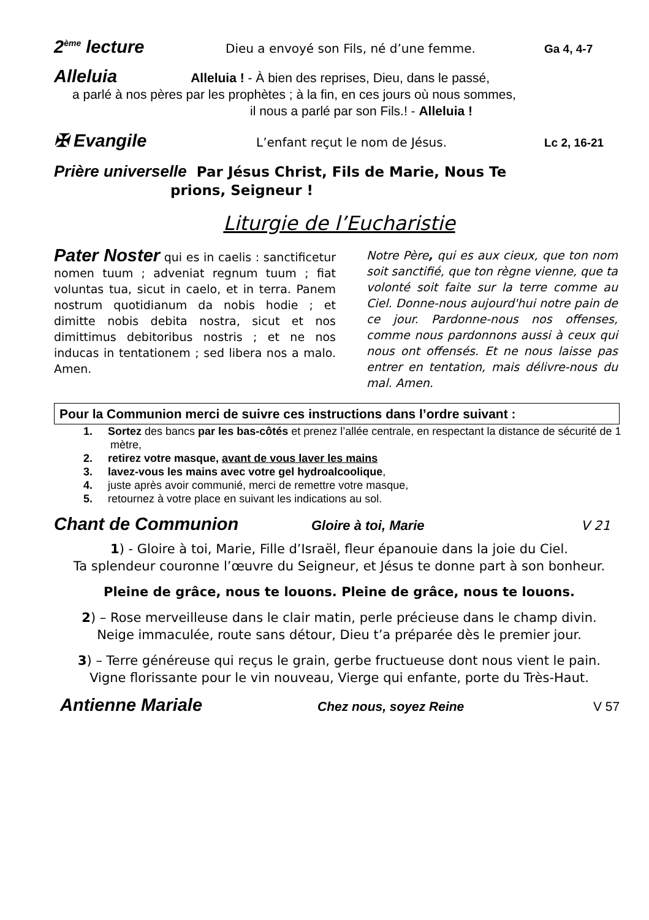2<sup>ème</sup> lecture Dieu a envoyé son Fils, né d’une femme. Ga 4, 4-7
Alleluia Alleluia ! - À bien des reprises, Dieu, dans le passé,
a parlé à nos pères par les prophètes ; à la fin, en ces jours où nous sommes,
il nous a parlé par son Fils.! - Alleluia !
✠ Evangile L’enfant reçut le nom de Jésus. Lc 2, 16-21
Prière universelle Par Jésus Christ, Fils de Marie, Nous Te
prions, Seigneur !
Liturgie de l’Eucharistie
Pater Noster qui es in caelis : sanctificetur nomen tuum ; adveniat regnum tuum ; fiat voluntas tua, sicut in caelo, et in terra. Panem nostrum quotidianum da nobis hodie ; et dimitte nobis debita nostra, sicut et nos dimittimus debitoribus nostris ; et ne nos inducas in tentationem ; sed libera nos a malo. Amen.
Notre Père, qui es aux cieux, que ton nom soit sanctifié, que ton règne vienne, que ta volonté soit faite sur la terre comme au Ciel. Donne-nous aujourd'hui notre pain de ce jour. Pardonne-nous nos offenses, comme nous pardonnons aussi à ceux qui nous ont offensés. Et ne nous laisse pas entrer en tentation, mais délivre-nous du mal. Amen.
Pour la Communion merci de suivre ces instructions dans l’ordre suivant :
1. Sortez des bancs par les bas-côtés et prenez l’allée centrale, en respectant la distance de sécurité de 1 mètre,
2. retirez votre masque, avant de vous laver les mains
3. lavez-vous les mains avec votre gel hydroalcoolique,
4. juste après avoir communié, merci de remettre votre masque,
5. retournez à votre place en suivant les indications au sol.
Chant de Communion Gloire à toi, Marie V 21
1) - Gloire à toi, Marie, Fille d’Israël, fleur épanouie dans la joie du Ciel.
Ta splendeur couronne l’œuvre du Seigneur, et Jésus te donne part à son bonheur.
Pleine de grâce, nous te louons. Pleine de grâce, nous te louons.
2) – Rose merveilleuse dans le clair matin, perle précieuse dans le champ divin.
Neige immaculée, route sans détour, Dieu t’a préparée dès le premier jour.
3) – Terre généreuse qui reçus le grain, gerbe fructueuse dont nous vient le pain.
Vigne florissante pour le vin nouveau, Vierge qui enfante, porte du Très-Haut.
Antienne Mariale Chez nous, soyez Reine V 57